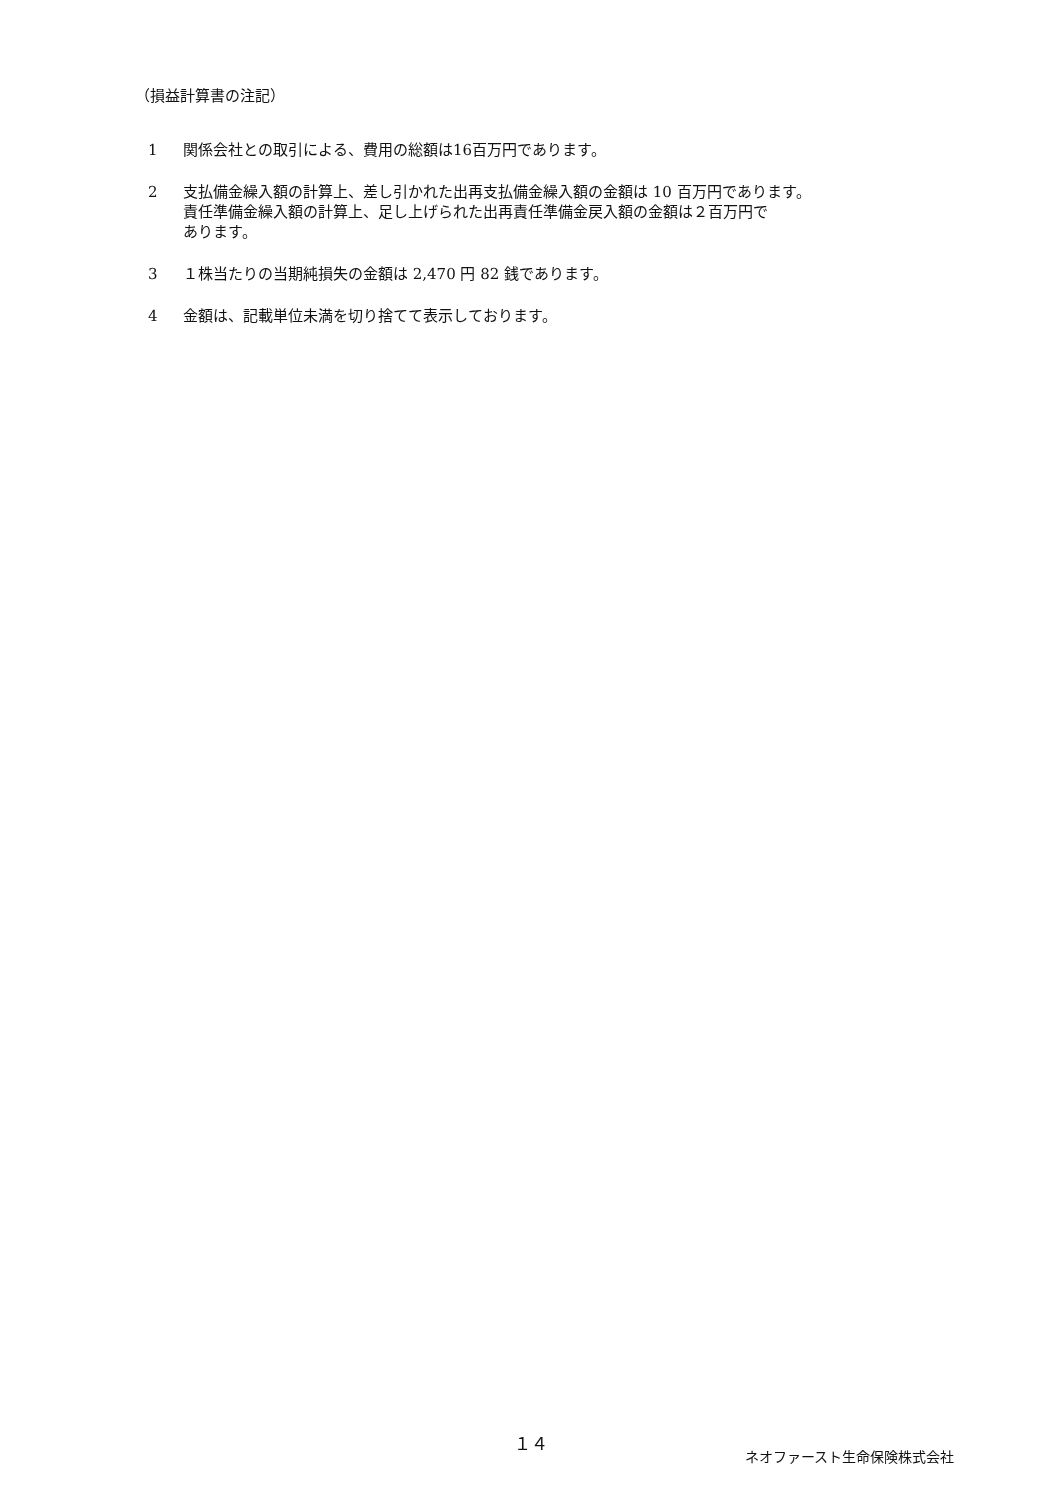（損益計算書の注記）
1 関係会社との取引による、費用の総額は16百万円であります。
2 支払備金繰入額の計算上、差し引かれた出再支払備金繰入額の金額は 10 百万円であります。
責任準備金繰入額の計算上、足し上げられた出再責任準備金戻入額の金額は２百万円で
あります。
3 １株当たりの当期純損失の金額は 2,470 円 82 銭であります。
4 金額は、記載単位未満を切り捨てて表示しております。
１４
ネオファースト生命保険株式会社